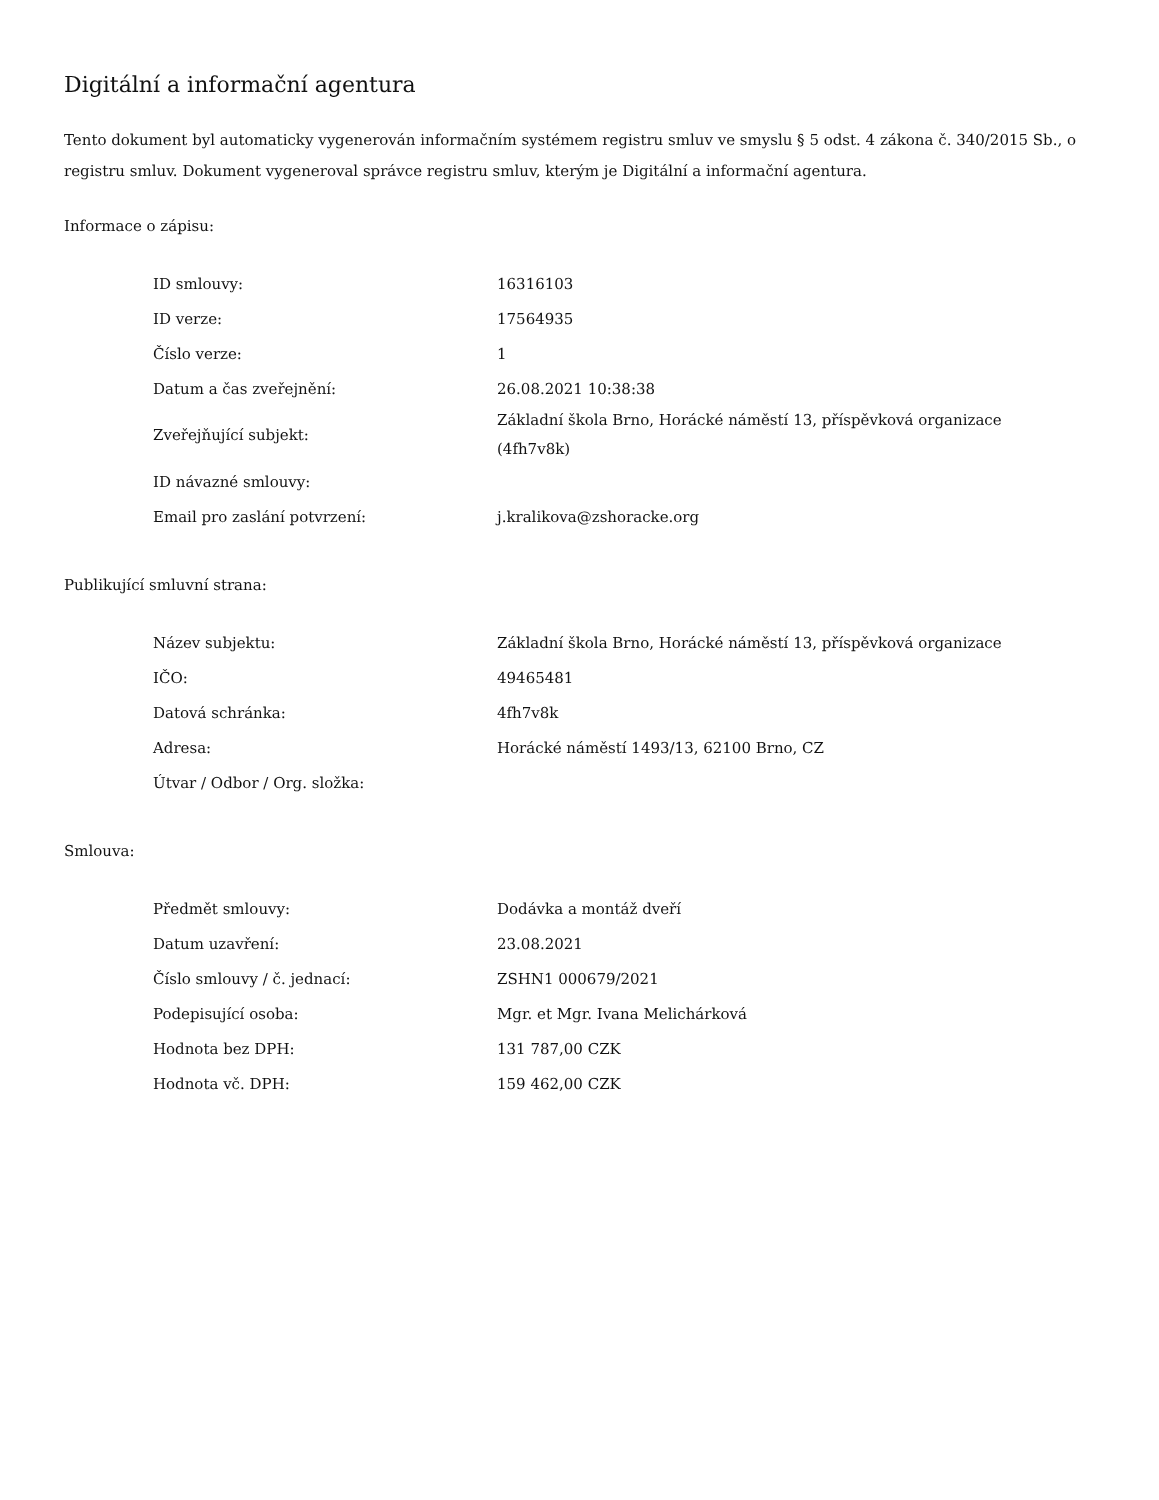Digitální a informační agentura
Tento dokument byl automaticky vygenerován informačním systémem registru smluv ve smyslu § 5 odst. 4 zákona č. 340/2015 Sb., o registru smluv. Dokument vygeneroval správce registru smluv, kterým je Digitální a informační agentura.
Informace o zápisu:
| ID smlouvy: | 16316103 |
| ID verze: | 17564935 |
| Číslo verze: | 1 |
| Datum a čas zveřejnění: | 26.08.2021 10:38:38 |
| Zveřejňující subjekt: | Základní škola Brno, Horácké náměstí 13, příspěvková organizace (4fh7v8k) |
| ID návazné smlouvy: | |
| Email pro zaslání potvrzení: | j.kralikova@zshoracke.org |
Publikující smluvní strana:
| Název subjektu: | Základní škola Brno, Horácké náměstí 13, příspěvková organizace |
| IČO: | 49465481 |
| Datová schránka: | 4fh7v8k |
| Adresa: | Horácké náměstí 1493/13, 62100 Brno, CZ |
| Útvar / Odbor / Org. složka: | |
Smlouva:
| Předmět smlouvy: | Dodávka a montáž dveří |
| Datum uzavření: | 23.08.2021 |
| Číslo smlouvy / č. jednací: | ZSHN1 000679/2021 |
| Podepisující osoba: | Mgr. et Mgr. Ivana Melichárková |
| Hodnota bez DPH: | 131 787,00 CZK |
| Hodnota vč. DPH: | 159 462,00 CZK |